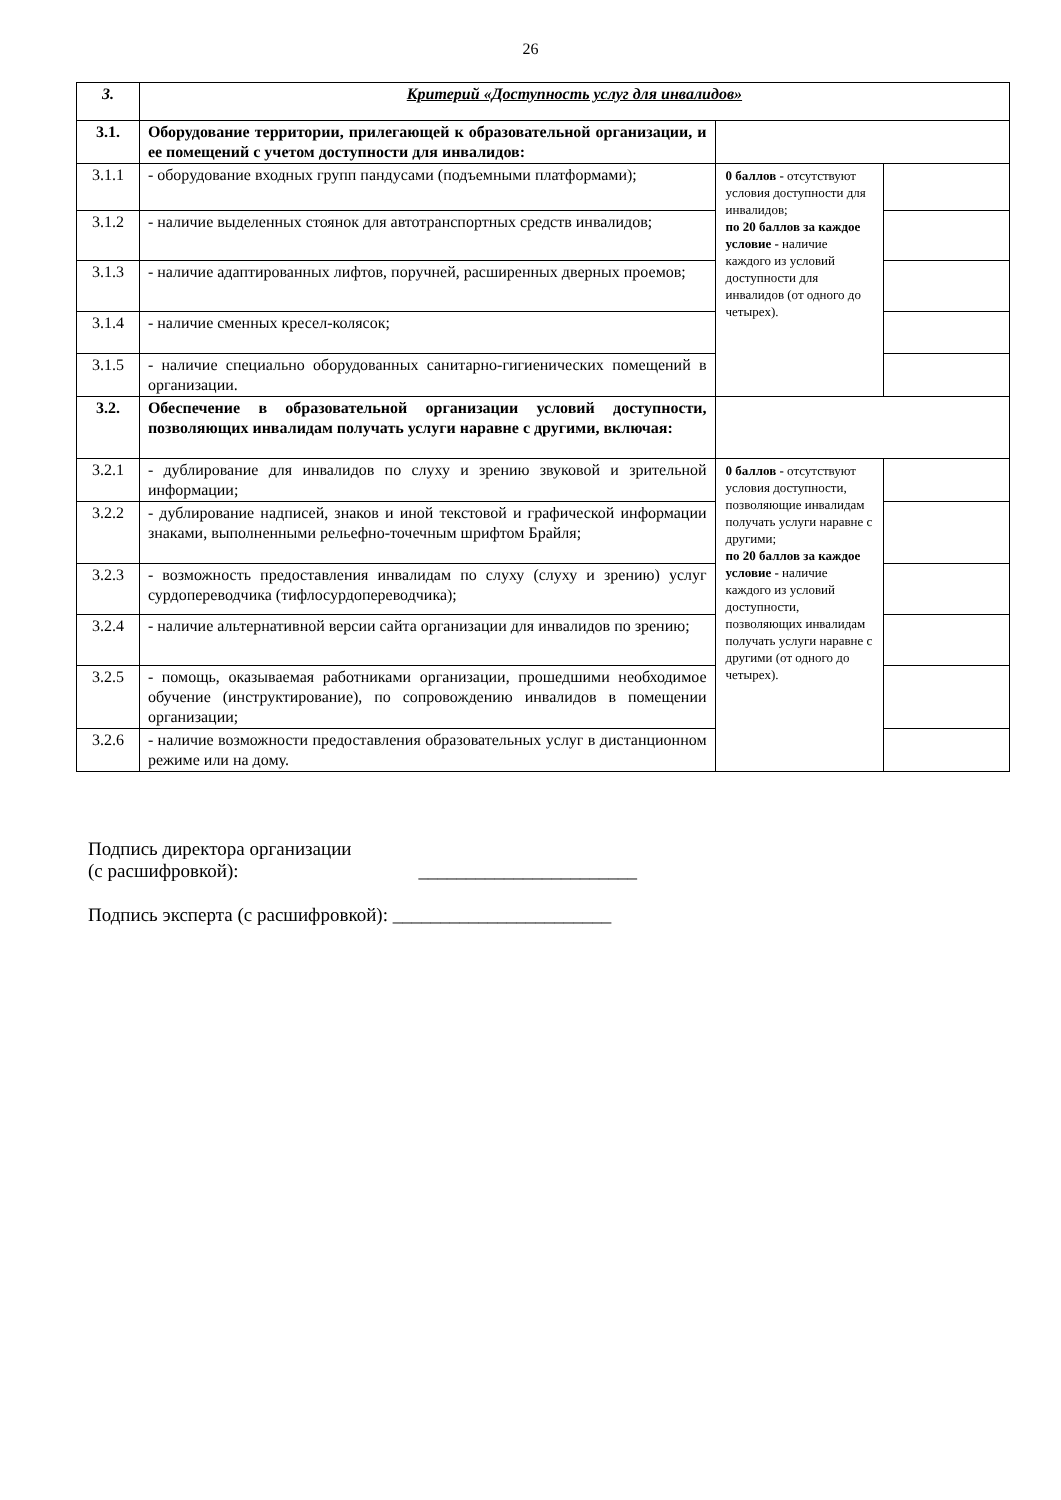26
| 3. | Критерий «Доступность услуг для инвалидов» | | |
| 3.1. | Оборудование территории, прилегающей к образовательной организации, и ее помещений с учетом доступности для инвалидов: | | |
| 3.1.1 | - оборудование входных групп пандусами (подъемными платформами); | 0 баллов - отсутствуют условия доступности для инвалидов; по 20 баллов за каждое условие - наличие каждого из условий доступности для инвалидов (от одного до четырех). | |
| 3.1.2 | - наличие выделенных стоянок для автотранспортных средств инвалидов; | | |
| 3.1.3 | - наличие адаптированных лифтов, поручней, расширенных дверных проемов; | | |
| 3.1.4 | - наличие сменных кресел-колясок; | | |
| 3.1.5 | - наличие специально оборудованных санитарно-гигиенических помещений в организации. | | |
| 3.2. | Обеспечение в образовательной организации условий доступности, позволяющих инвалидам получать услуги наравне с другими, включая: | | |
| 3.2.1 | - дублирование для инвалидов по слуху и зрению звуковой и зрительной информации; | 0 баллов - отсутствуют условия доступности, позволяющие инвалидам получать услуги наравне с другими; по 20 баллов за каждое условие - наличие каждого из условий доступности, позволяющих инвалидам получать услуги наравне с другими (от одного до четырех). | |
| 3.2.2 | - дублирование надписей, знаков и иной текстовой и графической информации знаками, выполненными рельефно-точечным шрифтом Брайля; | | |
| 3.2.3 | - возможность предоставления инвалидам по слуху (слуху и зрению) услуг сурдопереводчика (тифлосурдопереводчика); | | |
| 3.2.4 | - наличие альтернативной версии сайта организации для инвалидов по зрению; | | |
| 3.2.5 | - помощь, оказываемая работниками организации, прошедшими необходимое обучение (инструктирование), по сопровождению инвалидов в помещении организации; | | |
| 3.2.6 | - наличие возможности предоставления образовательных услуг в дистанционном режиме или на дому. | | |
Подпись директора организации
(с расшифровкой): _______________________
Подпись эксперта (с расшифровкой): _______________________